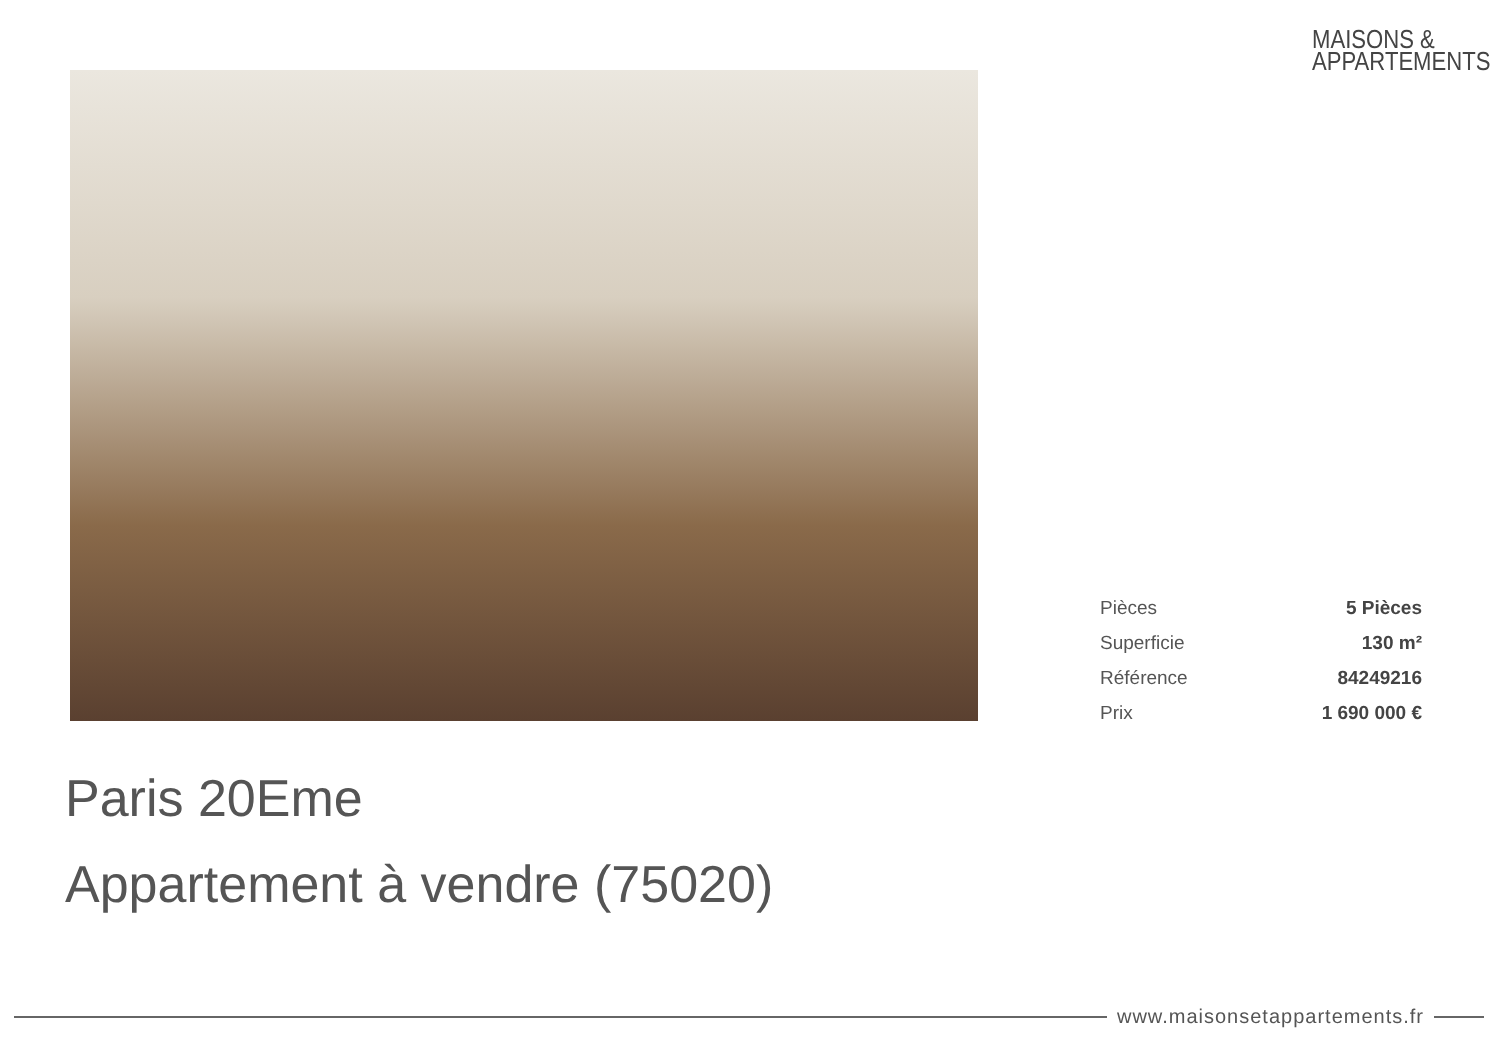MAISONS &
APPARTEMENTS
| Pièces | 5 Pièces |
| Superficie | 130 m² |
| Référence | 84249216 |
| Prix | 1 690 000 € |
Paris 20Eme
Appartement à vendre (75020)
www.maisonsetappartements.fr